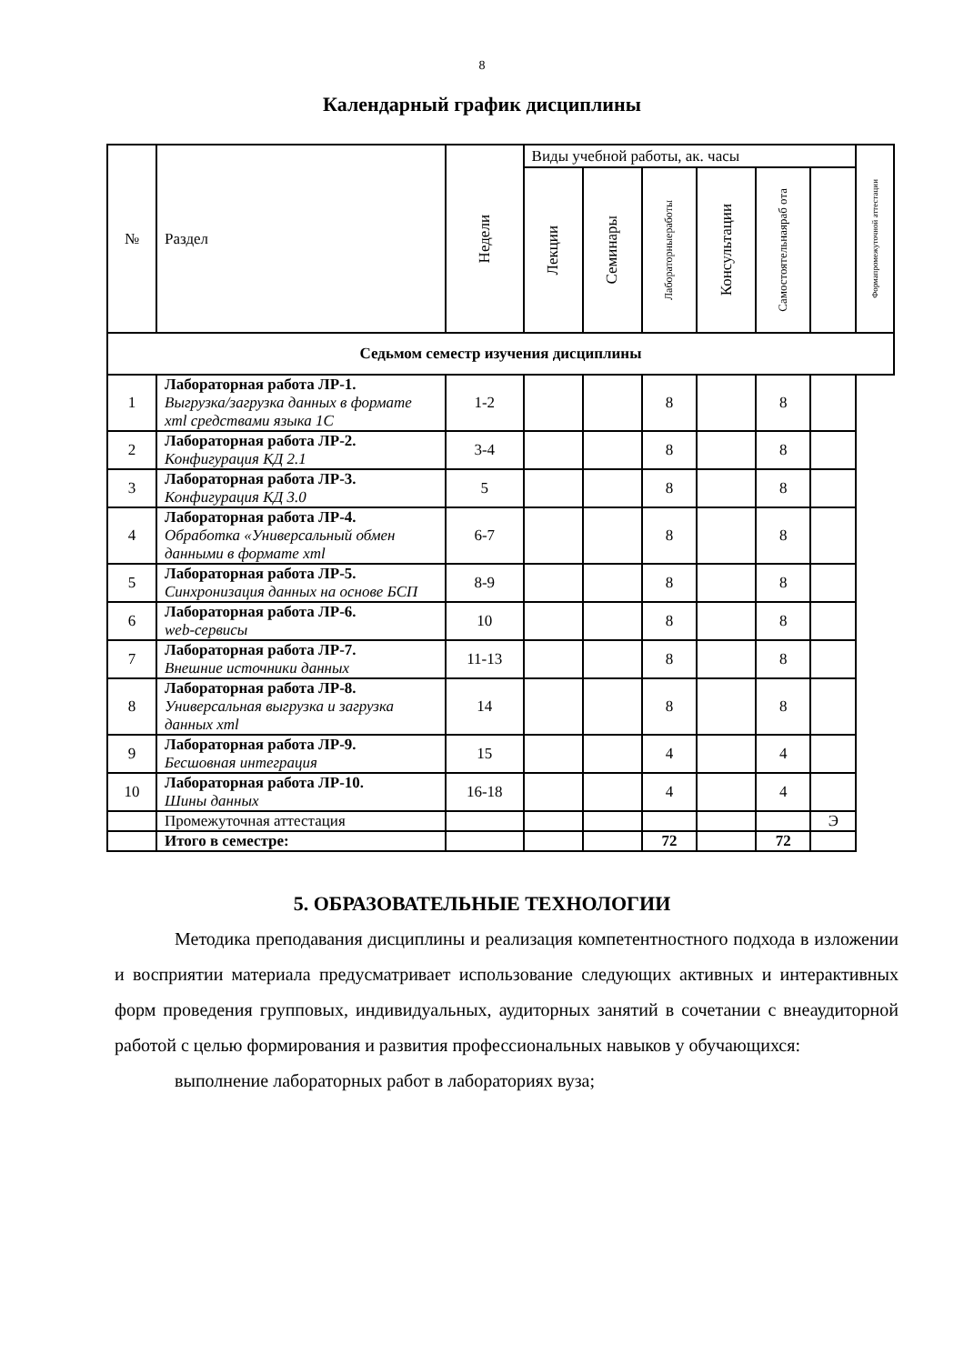8
Календарный график дисциплины
| № | Раздел | Недели | Виды учебной работы, ак. часы | | | | | | Формапромежуточной аттестации |
| --- | --- | --- | --- | --- | --- | --- | --- | --- | --- |
| | | | Лекции | Семинары | Лабораторныеработы | Консультации | Самостоятельнаяраб ота | | |
| Седьмом семестр изучения дисциплины | | | | | | | | | |
| 1 | Лабораторная работа ЛР-1. Выгрузка/загрузка данных в формате xml средствами языка 1С | 1-2 | | | 8 | | 8 | | |
| 2 | Лабораторная работа ЛР-2. Конфигурация КД 2.1 | 3-4 | | | 8 | | 8 | | |
| 3 | Лабораторная работа ЛР-3. Конфигурация КД 3.0 | 5 | | | 8 | | 8 | | |
| 4 | Лабораторная работа ЛР-4. Обработка «Универсальный обмен данными в формате xml | 6-7 | | | 8 | | 8 | | |
| 5 | Лабораторная работа ЛР-5. Синхронизация данных на основе БСП | 8-9 | | | 8 | | 8 | | |
| 6 | Лабораторная работа ЛР-6. web-сервисы | 10 | | | 8 | | 8 | | |
| 7 | Лабораторная работа ЛР-7. Внешние источники данных | 11-13 | | | 8 | | 8 | | |
| 8 | Лабораторная работа ЛР-8. Универсальная выгрузка и загрузка данных xml | 14 | | | 8 | | 8 | | |
| 9 | Лабораторная работа ЛР-9. Бесшовная интеграция | 15 | | | 4 | | 4 | | |
| 10 | Лабораторная работа ЛР-10. Шины данных | 16-18 | | | 4 | | 4 | | |
| | Промежуточная аттестация | | | | | | | Э | |
| | Итого в семестре: | | | | 72 | | 72 | | |
5. ОБРАЗОВАТЕЛЬНЫЕ ТЕХНОЛОГИИ
Методика преподавания дисциплины и реализация компетентностного подхода в изложении и восприятии материала предусматривает использование следующих активных и интерактивных форм проведения групповых, индивидуальных, аудиторных занятий в сочетании с внеаудиторной работой с целью формирования и развития профессиональных навыков у обучающихся:
выполнение лабораторных работ в лабораториях вуза;